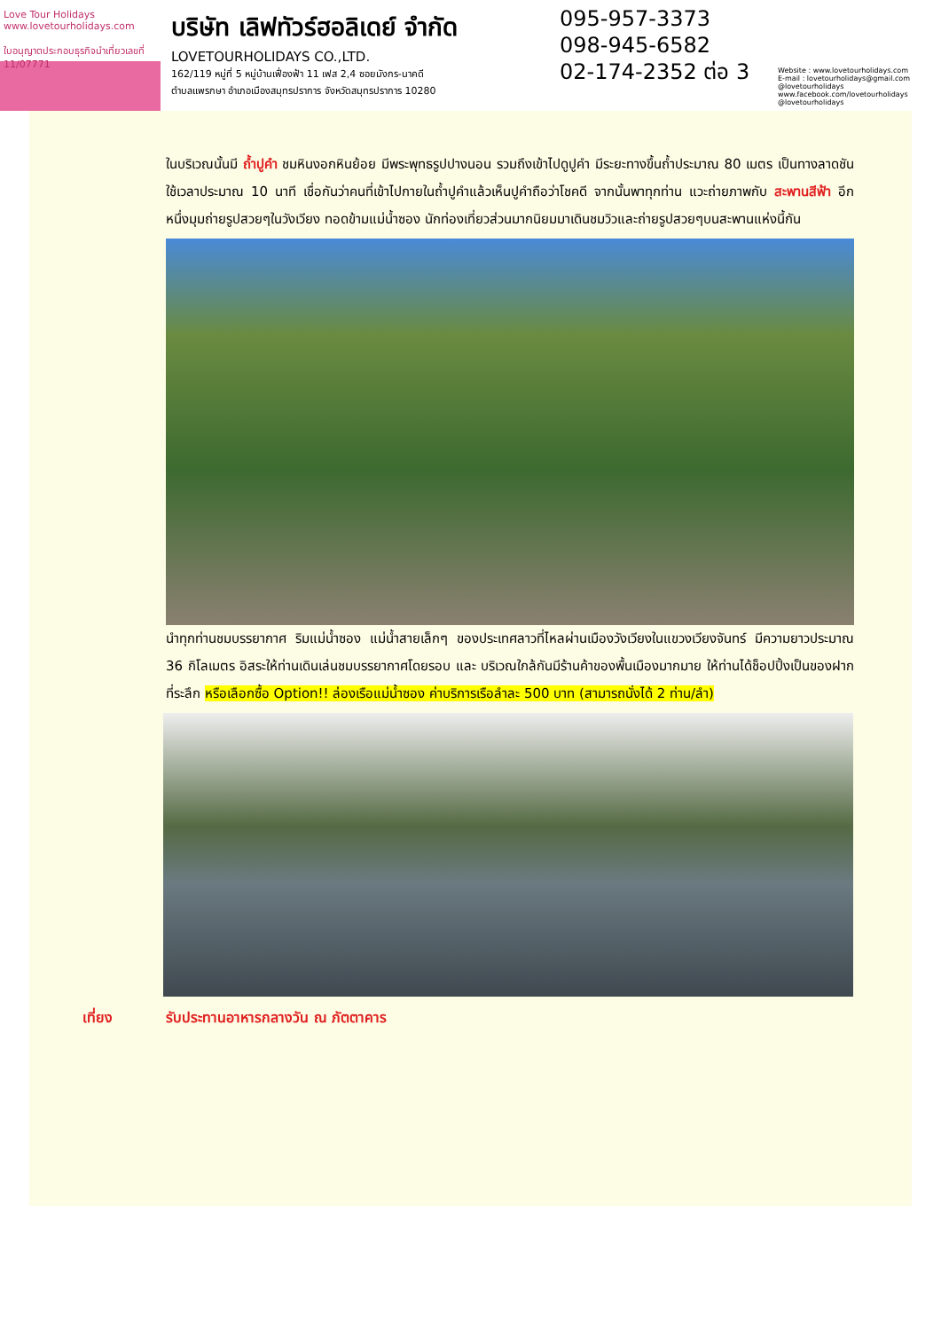Love Tour Holidays
www.lovetourholidays.com
ใบอนุญาตประกอบธุรกิจนำเที่ยวเลขที่ 11/07771
บริษัท เลิฟทัวร์ฮอลิเดย์ จำกัด
LOVETOURHOLIDAYS CO.,LTD.
162/119 หมู่ที่ 5 หมู่บ้านเฟื่องฟ้า 11 เฟส 2,4 ซอยมังกร-นาคดี
ตำบลแพรกษา อำเภอเมืองสมุทรปราการ จังหวัดสมุทรปราการ 10280
095-957-3373
098-945-6582
02-174-2352 ต่อ 3
Website : www.lovetourholidays.com
E-mail : lovetourholidays@gmail.com
@lovetourholidays www.facebook.com/lovetourholidays @lovetourholidays
ในบริเวณนั้นมี ถ้ำปูคำ ชมหินงอกหินย้อย มีพระพุทธรูปปางนอน รวมถึงเข้าไปดูปูคำ มีระยะทางขึ้นถ้ำประมาณ 80 เมตร เป็นทางลาดชัน ใช้เวลาประมาณ 10 นาที เชื่อกันว่าคนที่เข้าไปกายในถ้ำปูคำแล้วเห็นปูคำถือว่าโชคดี จากนั้นพาทุกท่าน แวะถ่ายภาพกับ สะพานสีฟ้า อีกหนึ่งมุมถ่ายรูปสวยๆในวังเวียง ทอดข้ามแม่น้ำซอง นักท่องเที่ยวส่วนมากนิยมมาเดินชมวิวและถ่ายรูปสวยๆบนสะพานแห่งนี้กัน
นำทุกท่านชมบรรยากาศ ริมแม่น้ำซอง แม่น้ำสายเล็กๆ ของประเทศลาวที่ไหลผ่านเมืองวังเวียงในแขวงเวียงจันทร์ มีความยาวประมาณ 36 กิโลเมตร อิสระให้ท่านเดินเล่นชมบรรยากาศโดยรอบ และ บริเวณใกล้กันมีร้านค้าของพื้นเมืองมากมาย ให้ท่านได้ช็อปปิ้งเป็นของฝากที่ระลึก หรือเลือกซื้อ Option!! ล่องเรือแม่น้ำซอง ค่าบริการเรือลำละ 500 บาท (สามารถนั่งได้ 2 ท่าน/ลำ)
เที่ยง รับประทานอาหารกลางวัน ณ ภัตตาคาร